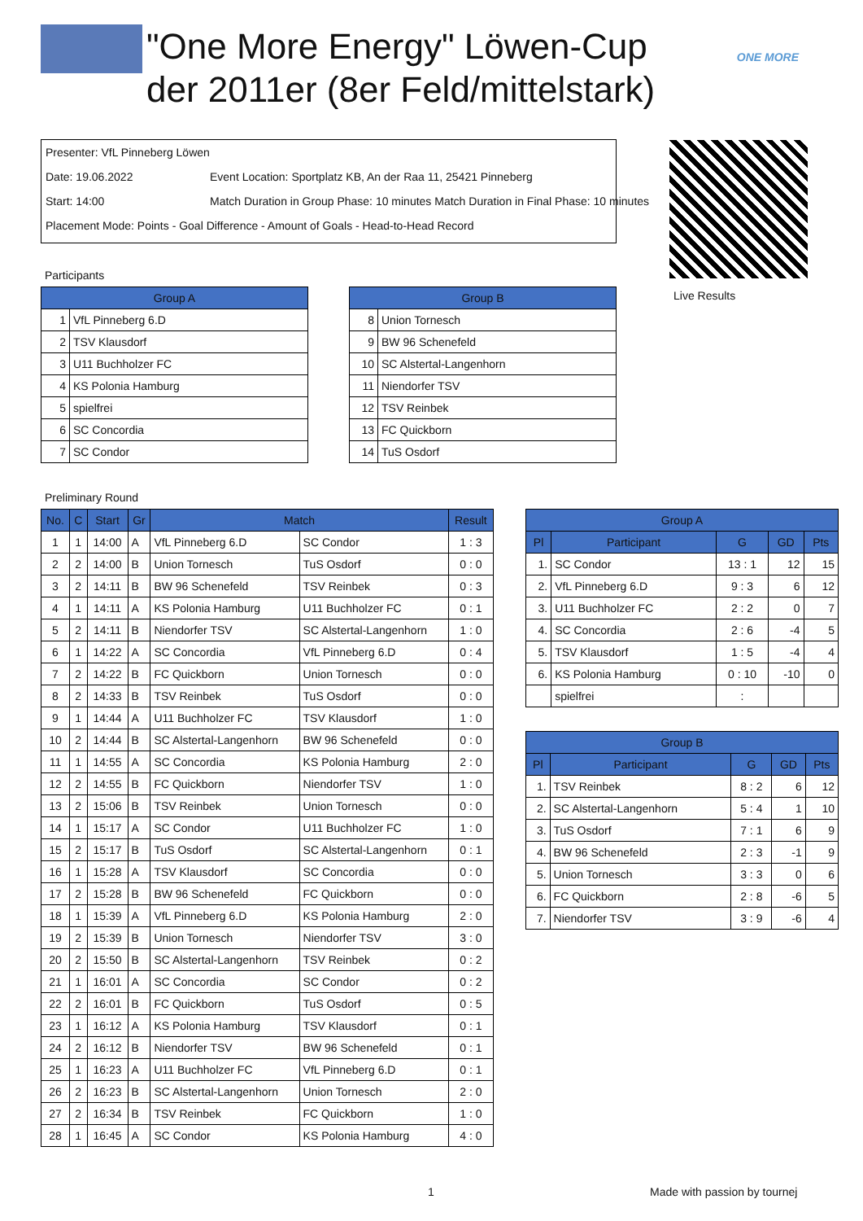"One More Energy" Löwen-Cup
der 2011er (8er Feld/mittelstark)
ONE MORE
Presenter: VfL Pinneberg Löwen
Date: 19.06.2022 Event Location: Sportplatz KB, An der Raa 11, 25421 Pinneberg
Start: 14:00 Match Duration in Group Phase: 10 minutes Match Duration in Final Phase: 10 minutes
Placement Mode: Points - Goal Difference - Amount of Goals - Head-to-Head Record
Live Results
Participants
| Group A | |
| --- | --- |
| 1 | VfL Pinneberg 6.D |
| 2 | TSV Klausdorf |
| 3 | U11 Buchholzer FC |
| 4 | KS Polonia Hamburg |
| 5 | spielfrei |
| 6 | SC Concordia |
| 7 | SC Condor |
| Group B | |
| --- | --- |
| 8 | Union Tornesch |
| 9 | BW 96 Schenefeld |
| 10 | SC Alstertal-Langenhorn |
| 11 | Niendorfer TSV |
| 12 | TSV Reinbek |
| 13 | FC Quickborn |
| 14 | TuS Osdorf |
Preliminary Round
| No. | C | Start | Gr | Match | | Result |
| --- | --- | --- | --- | --- | --- | --- |
| 1 | 1 | 14:00 | A | VfL Pinneberg 6.D | SC Condor | 1 : 3 |
| 2 | 2 | 14:00 | B | Union Tornesch | TuS Osdorf | 0 : 0 |
| 3 | 2 | 14:11 | B | BW 96 Schenefeld | TSV Reinbek | 0 : 3 |
| 4 | 1 | 14:11 | A | KS Polonia Hamburg | U11 Buchholzer FC | 0 : 1 |
| 5 | 2 | 14:11 | B | Niendorfer TSV | SC Alstertal-Langenhorn | 1 : 0 |
| 6 | 1 | 14:22 | A | SC Concordia | VfL Pinneberg 6.D | 0 : 4 |
| 7 | 2 | 14:22 | B | FC Quickborn | Union Tornesch | 0 : 0 |
| 8 | 2 | 14:33 | B | TSV Reinbek | TuS Osdorf | 0 : 0 |
| 9 | 1 | 14:44 | A | U11 Buchholzer FC | TSV Klausdorf | 1 : 0 |
| 10 | 2 | 14:44 | B | SC Alstertal-Langenhorn | BW 96 Schenefeld | 0 : 0 |
| 11 | 1 | 14:55 | A | SC Concordia | KS Polonia Hamburg | 2 : 0 |
| 12 | 2 | 14:55 | B | FC Quickborn | Niendorfer TSV | 1 : 0 |
| 13 | 2 | 15:06 | B | TSV Reinbek | Union Tornesch | 0 : 0 |
| 14 | 1 | 15:17 | A | SC Condor | U11 Buchholzer FC | 1 : 0 |
| 15 | 2 | 15:17 | B | TuS Osdorf | SC Alstertal-Langenhorn | 0 : 1 |
| 16 | 1 | 15:28 | A | TSV Klausdorf | SC Concordia | 0 : 0 |
| 17 | 2 | 15:28 | B | BW 96 Schenefeld | FC Quickborn | 0 : 0 |
| 18 | 1 | 15:39 | A | VfL Pinneberg 6.D | KS Polonia Hamburg | 2 : 0 |
| 19 | 2 | 15:39 | B | Union Tornesch | Niendorfer TSV | 3 : 0 |
| 20 | 2 | 15:50 | B | SC Alstertal-Langenhorn | TSV Reinbek | 0 : 2 |
| 21 | 1 | 16:01 | A | SC Concordia | SC Condor | 0 : 2 |
| 22 | 2 | 16:01 | B | FC Quickborn | TuS Osdorf | 0 : 5 |
| 23 | 1 | 16:12 | A | KS Polonia Hamburg | TSV Klausdorf | 0 : 1 |
| 24 | 2 | 16:12 | B | Niendorfer TSV | BW 96 Schenefeld | 0 : 1 |
| 25 | 1 | 16:23 | A | U11 Buchholzer FC | VfL Pinneberg 6.D | 0 : 1 |
| 26 | 2 | 16:23 | B | SC Alstertal-Langenhorn | Union Tornesch | 2 : 0 |
| 27 | 2 | 16:34 | B | TSV Reinbek | FC Quickborn | 1 : 0 |
| 28 | 1 | 16:45 | A | SC Condor | KS Polonia Hamburg | 4 : 0 |
| Group A | | | | |
| --- | --- | --- | --- | --- |
| Pl | Participant | G | GD | Pts |
| 1. | SC Condor | 13 : 1 | 12 | 15 |
| 2. | VfL Pinneberg 6.D | 9 : 3 | 6 | 12 |
| 3. | U11 Buchholzer FC | 2 : 2 | 0 | 7 |
| 4. | SC Concordia | 2 : 6 | -4 | 5 |
| 5. | TSV Klausdorf | 1 : 5 | -4 | 4 |
| 6. | KS Polonia Hamburg | 0 : 10 | -10 | 0 |
| | spielfrei | : | | |
| Group B | | | | |
| --- | --- | --- | --- | --- |
| Pl | Participant | G | GD | Pts |
| 1. | TSV Reinbek | 8 : 2 | 6 | 12 |
| 2. | SC Alstertal-Langenhorn | 5 : 4 | 1 | 10 |
| 3. | TuS Osdorf | 7 : 1 | 6 | 9 |
| 4. | BW 96 Schenefeld | 2 : 3 | -1 | 9 |
| 5. | Union Tornesch | 3 : 3 | 0 | 6 |
| 6. | FC Quickborn | 2 : 8 | -6 | 5 |
| 7. | Niendorfer TSV | 3 : 9 | -6 | 4 |
1 Made with passion by tournej